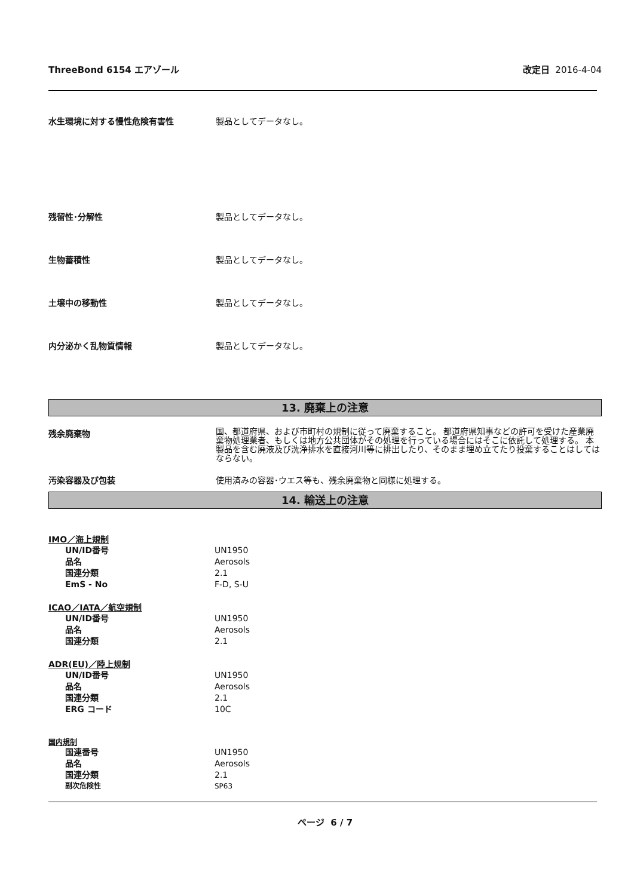ThreeBond 6154 エアゾール 改定日 2016-4-04
水生環境に対する慢性危険有害性 製品としてデータなし。
残留性･分解性 製品としてデータなし。
生物蓄積性 製品としてデータなし。
土壌中の移動性 製品としてデータなし。
内分泌かく乱物質情報 製品としてデータなし。
13. 廃棄上の注意
残余廃棄物
国、都道府県、および市町村の規制に従って廃棄すること。 都道府県知事などの許可を受けた産業廃棄物処理業者、もしくは地方公共団体がその処理を行っている場合にはそこに依託して処理する。 本製品を含む廃液及び洗浄排水を直接河川等に排出したり、そのまま埋め立てたり投棄することはしてはならない。
汚染容器及び包装 使用済みの容器･ウエス等も、残余廃棄物と同様に処理する。
14. 輸送上の注意
IMO／海上規制
| UN/ID番号 | UN1950 |
| 品名 | Aerosols |
| 国連分類 | 2.1 |
| EmS - No | F-D, S-U |
ICAO／IATA／航空規制
| UN/ID番号 | UN1950 |
| 品名 | Aerosols |
| 国連分類 | 2.1 |
ADR(EU)／陸上規制
| UN/ID番号 | UN1950 |
| 品名 | Aerosols |
| 国連分類 | 2.1 |
| ERG コード | 10C |
国内規制
| 国連番号 | UN1950 |
| 品名 | Aerosols |
| 国連分類 | 2.1 |
| 副次危険性 | SP63 |
ページ 6 / 7